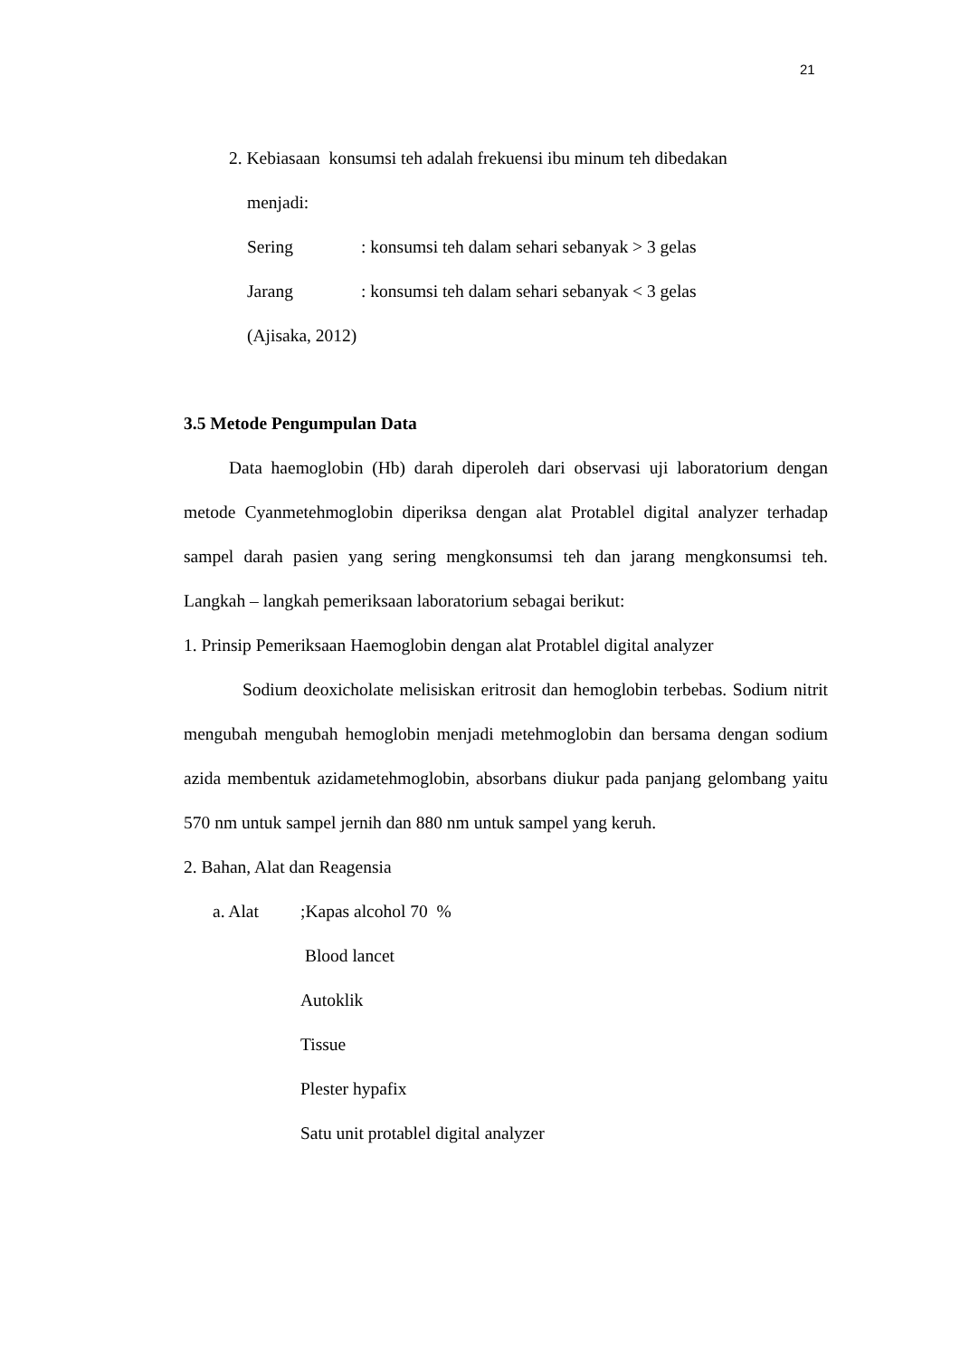21
2. Kebiasaan konsumsi teh adalah frekuensi ibu minum teh dibedakan
menjadi:
Sering: konsumsi teh dalam sehari sebanyak > 3 gelas
Jarang: konsumsi teh dalam sehari sebanyak < 3 gelas
(Ajisaka, 2012)
3.5 Metode Pengumpulan Data
Data haemoglobin (Hb) darah diperoleh dari observasi uji laboratorium dengan metode Cyanmetehmoglobin diperiksa dengan alat Protablel digital analyzer terhadap sampel darah pasien yang sering mengkonsumsi teh dan jarang mengkonsumsi teh. Langkah – langkah pemeriksaan laboratorium sebagai berikut:
1. Prinsip Pemeriksaan Haemoglobin dengan alat Protablel digital analyzer
Sodium deoxicholate melisiskan eritrosit dan hemoglobin terbebas. Sodium nitrit mengubah mengubah hemoglobin menjadi metehmoglobin dan bersama dengan sodium azida membentuk azidametehmoglobin, absorbans diukur pada panjang gelombang yaitu 570 nm untuk sampel jernih dan 880 nm untuk sampel yang keruh.
2. Bahan, Alat dan Reagensia
a. Alat;Kapas alcohol 70 %
Blood lancet
Autoklik
Tissue
Plester hypafix
Satu unit protablel digital analyzer